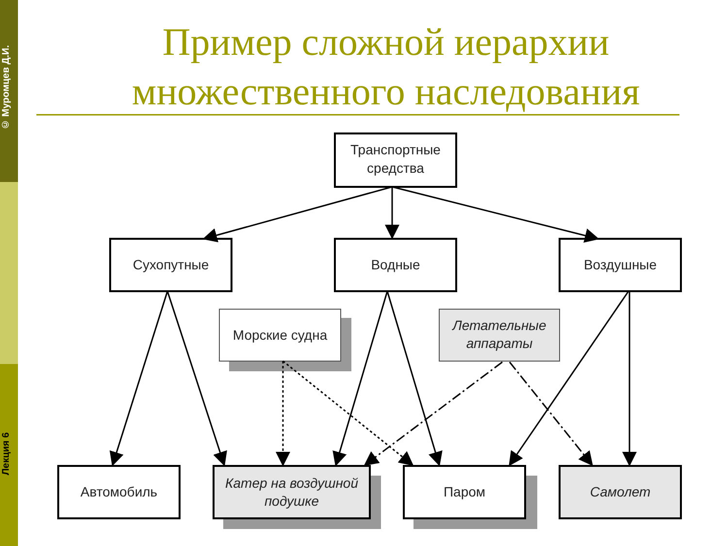© Муромцев Д.И.
Лекция 6
Пример сложной иерархии множественного наследования
Транспортные
средства
Сухопутные
Водные
Воздушные
Морские судна
Летательные
аппараты
Автомобиль
Катер на воздушной
подушке
Паром
Самолет